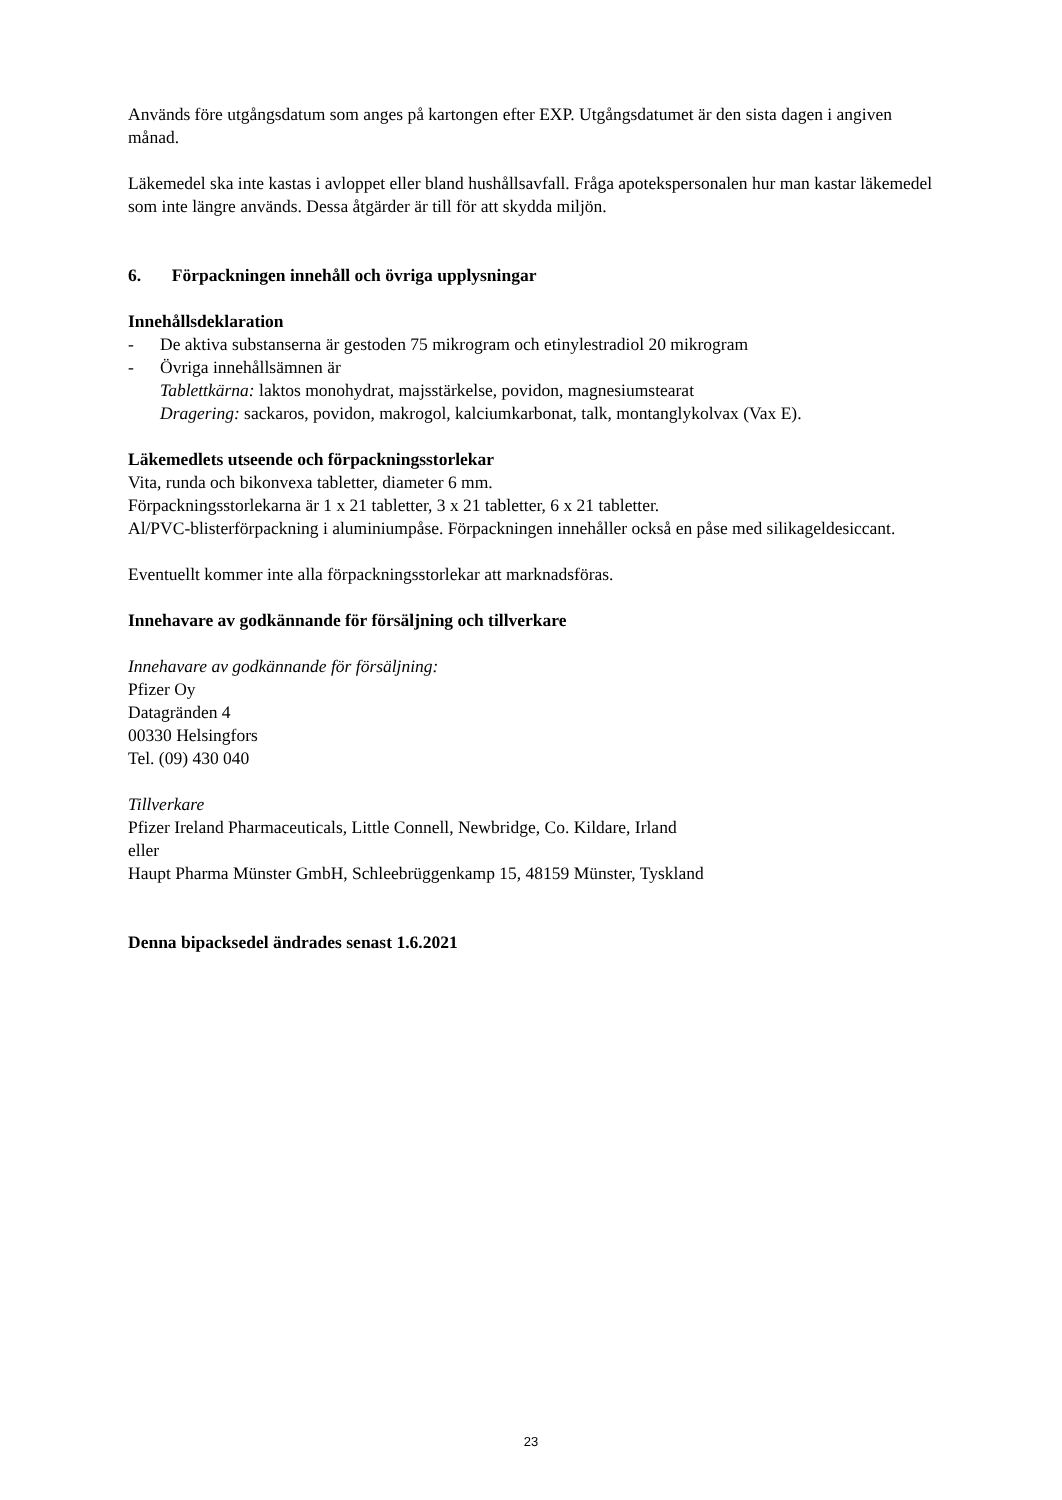Används före utgångsdatum som anges på kartongen efter EXP. Utgångsdatumet är den sista dagen i angiven månad.
Läkemedel ska inte kastas i avloppet eller bland hushållsavfall. Fråga apotekspersonalen hur man kastar läkemedel som inte längre används. Dessa åtgärder är till för att skydda miljön.
6. Förpackningen innehåll och övriga upplysningar
Innehållsdeklaration
- De aktiva substanserna är gestoden 75 mikrogram och etinylestradiol 20 mikrogram
- Övriga innehållsämnen är
Tablettkärna: laktos monohydrat, majsstärkelse, povidon, magnesiumstearat
Dragering: sackaros, povidon, makrogol, kalciumkarbonat, talk, montanglykolvax (Vax E).
Läkemedlets utseende och förpackningsstorlekar
Vita, runda och bikonvexa tabletter, diameter 6 mm.
Förpackningsstorlekarna är 1 x 21 tabletter, 3 x 21 tabletter, 6 x 21 tabletter.
Al/PVC-blisterförpackning i aluminiumpåse. Förpackningen innehåller också en påse med silikageldesiccant.
Eventuellt kommer inte alla förpackningsstorlekar att marknadsföras.
Innehavare av godkännande för försäljning och tillverkare
Innehavare av godkännande för försäljning:
Pfizer Oy
Datagränden 4
00330 Helsingfors
Tel. (09) 430 040
Tillverkare
Pfizer Ireland Pharmaceuticals, Little Connell, Newbridge, Co. Kildare, Irland
eller
Haupt Pharma Münster GmbH, Schleebrüggenkamp 15, 48159 Münster, Tyskland
Denna bipacksedel ändrades senast 1.6.2021
23